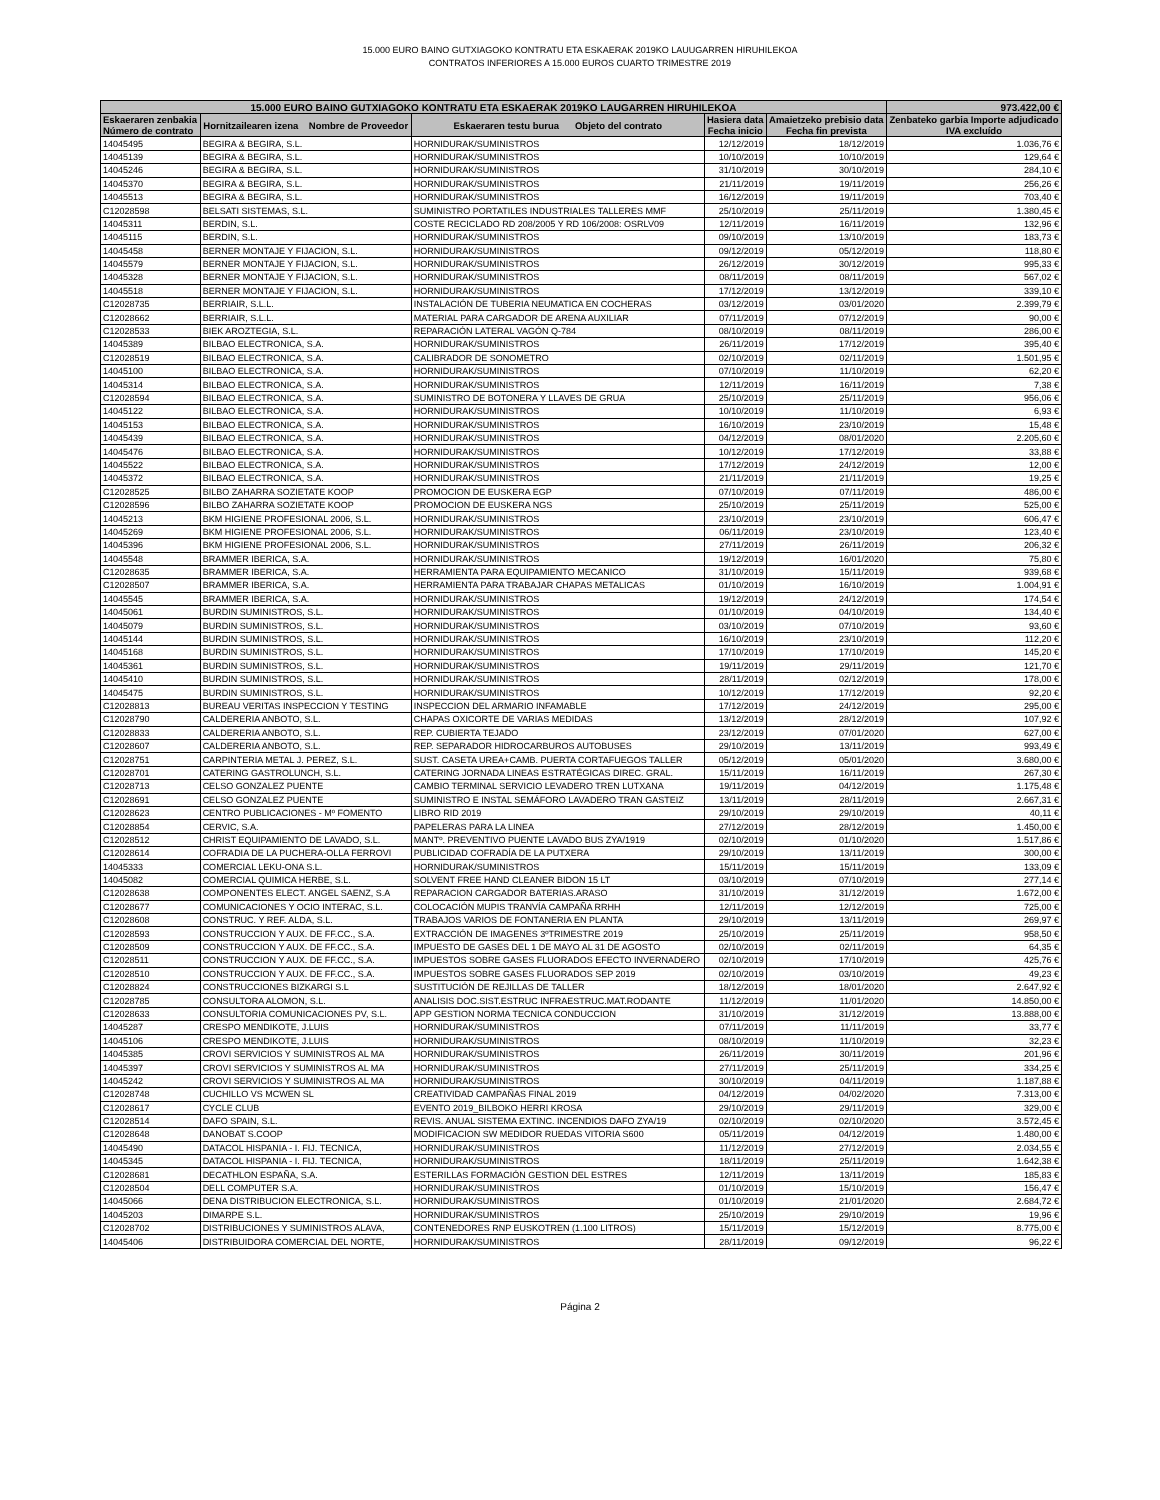15.000 EURO BAINO GUTXIAGOKO KONTRATU ETA ESKAERAK 2019KO LAUUGARREN HIRUHILEKOA
CONTRATOS INFERIORES A 15.000 EUROS CUARTO TRIMESTRE 2019
| 15.000 EURO BAINO GUTXIAGOKO KONTRATU ETA ESKAERAK 2019KO LAUGARREN HIRUHILEKOA | | | | | 973.422,00 € |
| --- | --- | --- | --- | --- | --- |
| Eskaeraren zenbakia Número de contrato | Hornitzailearen izena Nombre de Proveedor | Eskaeraren testu burua Objeto del contrato | Hasiera data Fecha inicio | Amaietzeko prebisio data Fecha fin prevista | Zenbateko garbia Importe adjudicado IVA excluído |
| 14045495 | BEGIRA & BEGIRA, S.L. | HORNIDURAK/SUMINISTROS | 12/12/2019 | 18/12/2019 | 1.036,76 € |
| 14045139 | BEGIRA & BEGIRA, S.L. | HORNIDURAK/SUMINISTROS | 10/10/2019 | 10/10/2019 | 129,64 € |
| 14045246 | BEGIRA & BEGIRA, S.L. | HORNIDURAK/SUMINISTROS | 31/10/2019 | 30/10/2019 | 284,10 € |
| 14045370 | BEGIRA & BEGIRA, S.L. | HORNIDURAK/SUMINISTROS | 21/11/2019 | 19/11/2019 | 256,26 € |
| 14045513 | BEGIRA & BEGIRA, S.L. | HORNIDURAK/SUMINISTROS | 16/12/2019 | 19/11/2019 | 703,40 € |
| C12028598 | BELSATI SISTEMAS, S.L. | SUMINISTRO PORTATILES INDUSTRIALES TALLERES MMF | 25/10/2019 | 25/11/2019 | 1.380,45 € |
| 14045311 | BERDIN, S.L. | COSTE RECICLADO RD 208/2005 Y RD 106/2008: OSRLV09 | 12/11/2019 | 16/11/2019 | 132,96 € |
| 14045115 | BERDIN, S.L. | HORNIDURAK/SUMINISTROS | 09/10/2019 | 13/10/2019 | 183,73 € |
| 14045458 | BERNER MONTAJE Y FIJACION, S.L. | HORNIDURAK/SUMINISTROS | 09/12/2019 | 05/12/2019 | 118,80 € |
| 14045579 | BERNER MONTAJE Y FIJACION, S.L. | HORNIDURAK/SUMINISTROS | 26/12/2019 | 30/12/2019 | 995,33 € |
| 14045328 | BERNER MONTAJE Y FIJACION, S.L. | HORNIDURAK/SUMINISTROS | 08/11/2019 | 08/11/2019 | 567,02 € |
| 14045518 | BERNER MONTAJE Y FIJACION, S.L. | HORNIDURAK/SUMINISTROS | 17/12/2019 | 13/12/2019 | 339,10 € |
| C12028735 | BERRIAIR, S.L.L. | INSTALACIÓN DE TUBERIA NEUMATICA EN COCHERAS | 03/12/2019 | 03/01/2020 | 2.399,79 € |
| C12028662 | BERRIAIR, S.L.L. | MATERIAL PARA CARGADOR DE ARENA AUXILIAR | 07/11/2019 | 07/12/2019 | 90,00 € |
| C12028533 | BIEK AROZTEGIA, S.L. | REPARACIÓN LATERAL VAGÓN Q-784 | 08/10/2019 | 08/11/2019 | 286,00 € |
| 14045389 | BILBAO ELECTRONICA, S.A. | HORNIDURAK/SUMINISTROS | 26/11/2019 | 17/12/2019 | 395,40 € |
| C12028519 | BILBAO ELECTRONICA, S.A. | CALIBRADOR DE SONOMETRO | 02/10/2019 | 02/11/2019 | 1.501,95 € |
| 14045100 | BILBAO ELECTRONICA, S.A. | HORNIDURAK/SUMINISTROS | 07/10/2019 | 11/10/2019 | 62,20 € |
| 14045314 | BILBAO ELECTRONICA, S.A. | HORNIDURAK/SUMINISTROS | 12/11/2019 | 16/11/2019 | 7,38 € |
| C12028594 | BILBAO ELECTRONICA, S.A. | SUMINISTRO DE BOTONERA Y LLAVES DE GRUA | 25/10/2019 | 25/11/2019 | 956,06 € |
| 14045122 | BILBAO ELECTRONICA, S.A. | HORNIDURAK/SUMINISTROS | 10/10/2019 | 11/10/2019 | 6,93 € |
| 14045153 | BILBAO ELECTRONICA, S.A. | HORNIDURAK/SUMINISTROS | 16/10/2019 | 23/10/2019 | 15,48 € |
| 14045439 | BILBAO ELECTRONICA, S.A. | HORNIDURAK/SUMINISTROS | 04/12/2019 | 08/01/2020 | 2.205,60 € |
| 14045476 | BILBAO ELECTRONICA, S.A. | HORNIDURAK/SUMINISTROS | 10/12/2019 | 17/12/2019 | 33,88 € |
| 14045522 | BILBAO ELECTRONICA, S.A. | HORNIDURAK/SUMINISTROS | 17/12/2019 | 24/12/2019 | 12,00 € |
| 14045372 | BILBAO ELECTRONICA, S.A. | HORNIDURAK/SUMINISTROS | 21/11/2019 | 21/11/2019 | 19,25 € |
| C12028525 | BILBO ZAHARRA SOZIETATE KOOP | PROMOCION DE EUSKERA EGP | 07/10/2019 | 07/11/2019 | 486,00 € |
| C12028596 | BILBO ZAHARRA SOZIETATE KOOP | PROMOCION DE EUSKERA NGS | 25/10/2019 | 25/11/2019 | 525,00 € |
| 14045213 | BKM HIGIENE PROFESIONAL 2006, S.L. | HORNIDURAK/SUMINISTROS | 23/10/2019 | 23/10/2019 | 606,47 € |
| 14045269 | BKM HIGIENE PROFESIONAL 2006, S.L. | HORNIDURAK/SUMINISTROS | 06/11/2019 | 23/10/2019 | 123,40 € |
| 14045396 | BKM HIGIENE PROFESIONAL 2006, S.L. | HORNIDURAK/SUMINISTROS | 27/11/2019 | 26/11/2019 | 206,32 € |
| 14045548 | BRAMMER IBERICA, S.A. | HORNIDURAK/SUMINISTROS | 19/12/2019 | 16/01/2020 | 75,80 € |
| C12028635 | BRAMMER IBERICA, S.A. | HERRAMIENTA PARA EQUIPAMIENTO MECANICO | 31/10/2019 | 15/11/2019 | 939,68 € |
| C12028507 | BRAMMER IBERICA, S.A. | HERRAMIENTA PARA TRABAJAR CHAPAS METALICAS | 01/10/2019 | 16/10/2019 | 1.004,91 € |
| 14045545 | BRAMMER IBERICA, S.A. | HORNIDURAK/SUMINISTROS | 19/12/2019 | 24/12/2019 | 174,54 € |
| 14045061 | BURDIN SUMINISTROS, S.L. | HORNIDURAK/SUMINISTROS | 01/10/2019 | 04/10/2019 | 134,40 € |
| 14045079 | BURDIN SUMINISTROS, S.L. | HORNIDURAK/SUMINISTROS | 03/10/2019 | 07/10/2019 | 93,60 € |
| 14045144 | BURDIN SUMINISTROS, S.L. | HORNIDURAK/SUMINISTROS | 16/10/2019 | 23/10/2019 | 112,20 € |
| 14045168 | BURDIN SUMINISTROS, S.L. | HORNIDURAK/SUMINISTROS | 17/10/2019 | 17/10/2019 | 145,20 € |
| 14045361 | BURDIN SUMINISTROS, S.L. | HORNIDURAK/SUMINISTROS | 19/11/2019 | 29/11/2019 | 121,70 € |
| 14045410 | BURDIN SUMINISTROS, S.L. | HORNIDURAK/SUMINISTROS | 28/11/2019 | 02/12/2019 | 178,00 € |
| 14045475 | BURDIN SUMINISTROS, S.L. | HORNIDURAK/SUMINISTROS | 10/12/2019 | 17/12/2019 | 92,20 € |
| C12028813 | BUREAU VERITAS INSPECCION Y TESTING | INSPECCION DEL ARMARIO INFAMABLE | 17/12/2019 | 24/12/2019 | 295,00 € |
| C12028790 | CALDERERIA ANBOTO, S.L. | CHAPAS OXICORTE DE VARIAS MEDIDAS | 13/12/2019 | 28/12/2019 | 107,92 € |
| C12028833 | CALDERERIA ANBOTO, S.L. | REP. CUBIERTA TEJADO | 23/12/2019 | 07/01/2020 | 627,00 € |
| C12028607 | CALDERERIA ANBOTO, S.L. | REP. SEPARADOR HIDROCARBUROS AUTOBUSES | 29/10/2019 | 13/11/2019 | 993,49 € |
| C12028751 | CARPINTERIA METAL J. PEREZ, S.L. | SUST. CASETA UREA+CAMB. PUERTA CORTAFUEGOS TALLER | 05/12/2019 | 05/01/2020 | 3.680,00 € |
| C12028701 | CATERING GASTROLUNCH, S.L. | CATERING JORNADA LINEAS ESTRATÉGICAS DIREC. GRAL. | 15/11/2019 | 16/11/2019 | 267,30 € |
| C12028713 | CELSO GONZALEZ PUENTE | CAMBIO TERMINAL SERVICIO LEVADERO TREN LUTXANA | 19/11/2019 | 04/12/2019 | 1.175,48 € |
| C12028691 | CELSO GONZALEZ PUENTE | SUMINISTRO E INSTAL SEMÁFORO LAVADERO TRAN GASTEIZ | 13/11/2019 | 28/11/2019 | 2.667,31 € |
| C12028623 | CENTRO PUBLICACIONES - Mº FOMENTO | LIBRO RID 2019 | 29/10/2019 | 29/10/2019 | 40,11 € |
| C12028854 | CERVIC, S.A. | PAPELERAS PARA LA LINEA | 27/12/2019 | 28/12/2019 | 1.450,00 € |
| C12028512 | CHRIST EQUIPAMIENTO DE LAVADO, S.L. | MANTº. PREVENTIVO PUENTE LAVADO BUS ZYA/1919 | 02/10/2019 | 01/10/2020 | 1.517,86 € |
| C12028614 | COFRADIA DE LA PUCHERA-OLLA FERROVI | PUBLICIDAD COFRADÍA DE LA PUTXERA | 29/10/2019 | 13/11/2019 | 300,00 € |
| 14045333 | COMERCIAL LEKU-ONA S.L. | HORNIDURAK/SUMINISTROS | 15/11/2019 | 15/11/2019 | 133,09 € |
| 14045082 | COMERCIAL QUIMICA HERBE, S.L. | SOLVENT FREE HAND CLEANER BIDON 15 LT | 03/10/2019 | 07/10/2019 | 277,14 € |
| C12028638 | COMPONENTES ELECT. ANGEL SAENZ, S.A | REPARACION CARGADOR BATERIAS.ARASO | 31/10/2019 | 31/12/2019 | 1.672,00 € |
| C12028677 | COMUNICACIONES Y OCIO INTERAC, S.L. | COLOCACIÓN MUPIS TRANVÍA CAMPAÑA RRHH | 12/11/2019 | 12/12/2019 | 725,00 € |
| C12028608 | CONSTRUC. Y REF. ALDA, S.L. | TRABAJOS VARIOS DE FONTANERIA EN PLANTA | 29/10/2019 | 13/11/2019 | 269,97 € |
| C12028593 | CONSTRUCCION Y AUX. DE FF.CC., S.A. | EXTRACCIÓN DE IMAGENES 3ºTRIMESTRE 2019 | 25/10/2019 | 25/11/2019 | 958,50 € |
| C12028509 | CONSTRUCCION Y AUX. DE FF.CC., S.A. | IMPUESTO DE GASES DEL 1 DE MAYO AL 31 DE AGOSTO | 02/10/2019 | 02/11/2019 | 64,35 € |
| C12028511 | CONSTRUCCION Y AUX. DE FF.CC., S.A. | IMPUESTOS SOBRE GASES FLUORADOS EFECTO INVERNADERO | 02/10/2019 | 17/10/2019 | 425,76 € |
| C12028510 | CONSTRUCCION Y AUX. DE FF.CC., S.A. | IMPUESTOS SOBRE GASES FLUORADOS SEP 2019 | 02/10/2019 | 03/10/2019 | 49,23 € |
| C12028824 | CONSTRUCCIONES BIZKARGI S.L | SUSTITUCIÓN DE REJILLAS DE TALLER | 18/12/2019 | 18/01/2020 | 2.647,92 € |
| C12028785 | CONSULTORA ALOMON, S.L. | ANALISIS DOC.SIST.ESTRUC INFRAESTRUC.MAT.RODANTE | 11/12/2019 | 11/01/2020 | 14.850,00 € |
| C12028633 | CONSULTORIA COMUNICACIONES PV, S.L. | APP GESTION NORMA TECNICA CONDUCCION | 31/10/2019 | 31/12/2019 | 13.888,00 € |
| 14045287 | CRESPO MENDIKOTE, J.LUIS | HORNIDURAK/SUMINISTROS | 07/11/2019 | 11/11/2019 | 33,77 € |
| 14045106 | CRESPO MENDIKOTE, J.LUIS | HORNIDURAK/SUMINISTROS | 08/10/2019 | 11/10/2019 | 32,23 € |
| 14045385 | CROVI SERVICIOS Y SUMINISTROS AL MA | HORNIDURAK/SUMINISTROS | 26/11/2019 | 30/11/2019 | 201,96 € |
| 14045397 | CROVI SERVICIOS Y SUMINISTROS AL MA | HORNIDURAK/SUMINISTROS | 27/11/2019 | 25/11/2019 | 334,25 € |
| 14045242 | CROVI SERVICIOS Y SUMINISTROS AL MA | HORNIDURAK/SUMINISTROS | 30/10/2019 | 04/11/2019 | 1.187,88 € |
| C12028748 | CUCHILLO VS MCWEN SL | CREATIVIDAD CAMPAÑAS FINAL 2019 | 04/12/2019 | 04/02/2020 | 7.313,00 € |
| C12028617 | CYCLE CLUB | EVENTO 2019_BILBOKO HERRI KROSA | 29/10/2019 | 29/11/2019 | 329,00 € |
| C12028514 | DAFO SPAIN, S.L. | REVIS. ANUAL SISTEMA EXTINC. INCENDIOS DAFO ZYA/19 | 02/10/2019 | 02/10/2020 | 3.572,45 € |
| C12028648 | DANOBAT S.COOP | MODIFICACION SW MEDIDOR RUEDAS VITORIA S600 | 05/11/2019 | 04/12/2019 | 1.480,00 € |
| 14045490 | DATACOL HISPANIA - I. FIJ. TECNICA, | HORNIDURAK/SUMINISTROS | 11/12/2019 | 27/12/2019 | 2.034,55 € |
| 14045345 | DATACOL HISPANIA - I. FIJ. TECNICA, | HORNIDURAK/SUMINISTROS | 18/11/2019 | 25/11/2019 | 1.642,38 € |
| C12028681 | DECATHLON ESPAÑA, S.A. | ESTERILLAS FORMACIÓN GESTION DEL ESTRES | 12/11/2019 | 13/11/2019 | 185,83 € |
| C12028504 | DELL COMPUTER S.A. | HORNIDURAK/SUMINISTROS | 01/10/2019 | 15/10/2019 | 156,47 € |
| 14045066 | DENA DISTRIBUCION ELECTRONICA, S.L. | HORNIDURAK/SUMINISTROS | 01/10/2019 | 21/01/2020 | 2.684,72 € |
| 14045203 | DIMARPE S.L. | HORNIDURAK/SUMINISTROS | 25/10/2019 | 29/10/2019 | 19,96 € |
| C12028702 | DISTRIBUCIONES Y SUMINISTROS ALAVA, | CONTENEDORES RNP EUSKOTREN (1.100 LITROS) | 15/11/2019 | 15/12/2019 | 8.775,00 € |
| 14045406 | DISTRIBUIDORA COMERCIAL DEL NORTE, | HORNIDURAK/SUMINISTROS | 28/11/2019 | 09/12/2019 | 96,22 € |
Página 2